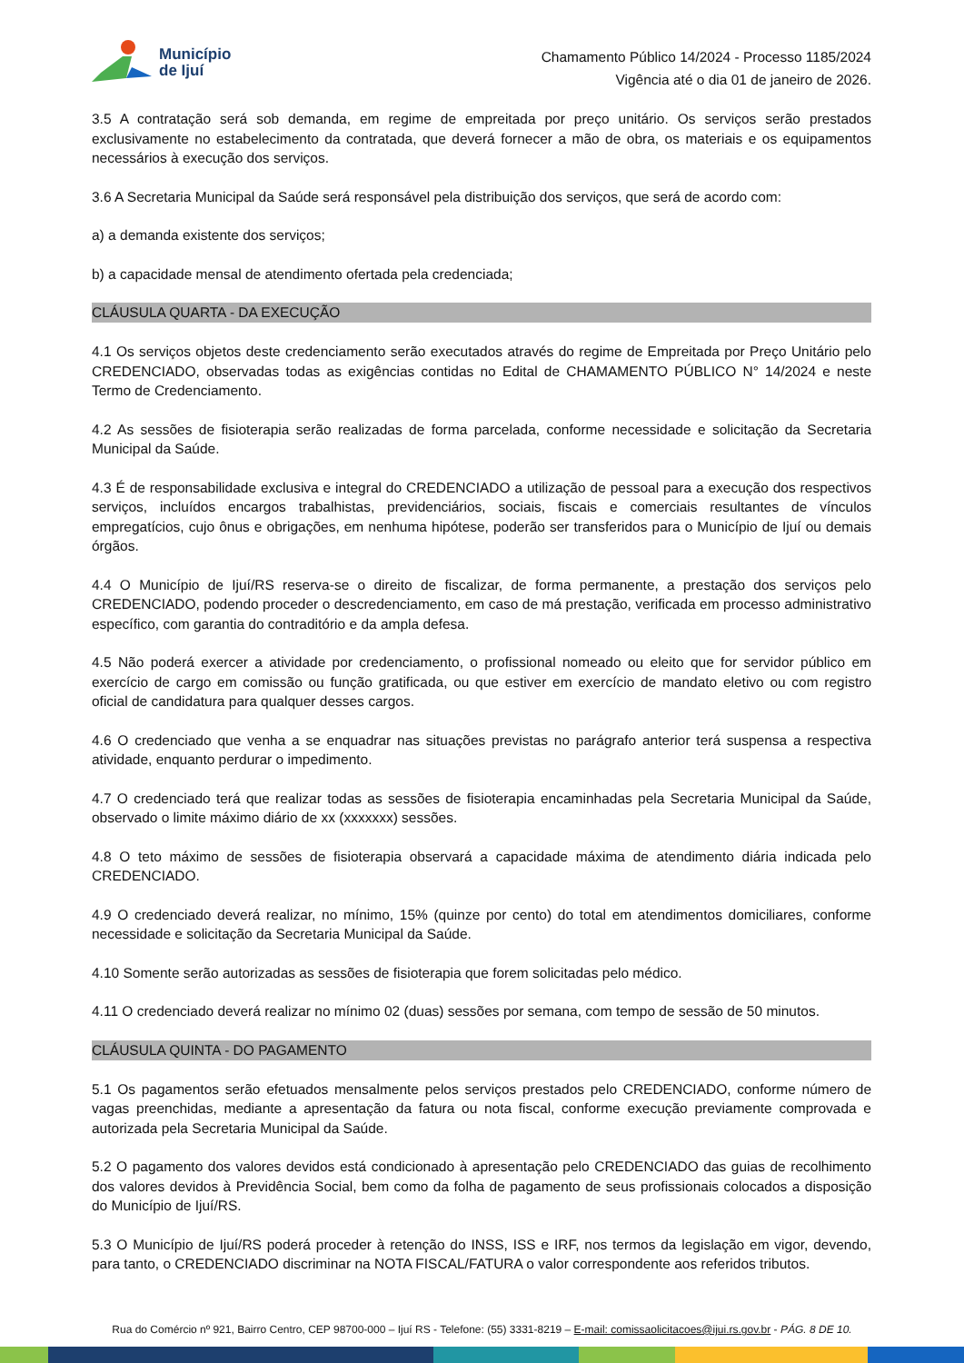Município
de Ijuí
Chamamento Público 14/2024 - Processo 1185/2024
Vigência até o dia 01 de janeiro de 2026.
3.5 A contratação será sob demanda, em regime de empreitada por preço unitário. Os serviços serão prestados exclusivamente no estabelecimento da contratada, que deverá fornecer a mão de obra, os materiais e os equipamentos necessários à execução dos serviços.
3.6 A Secretaria Municipal da Saúde será responsável pela distribuição dos serviços, que será de acordo com:
a) a demanda existente dos serviços;
b) a capacidade mensal de atendimento ofertada pela credenciada;
CLÁUSULA QUARTA - DA EXECUÇÃO
4.1 Os serviços objetos deste credenciamento serão executados através do regime de Empreitada por Preço Unitário pelo CREDENCIADO, observadas todas as exigências contidas no Edital de CHAMAMENTO PÚBLICO N° 14/2024 e neste Termo de Credenciamento.
4.2 As sessões de fisioterapia serão realizadas de forma parcelada, conforme necessidade e solicitação da Secretaria Municipal da Saúde.
4.3 É de responsabilidade exclusiva e integral do CREDENCIADO a utilização de pessoal para a execução dos respectivos serviços, incluídos encargos trabalhistas, previdenciários, sociais, fiscais e comerciais resultantes de vínculos empregatícios, cujo ônus e obrigações, em nenhuma hipótese, poderão ser transferidos para o Município de Ijuí ou demais órgãos.
4.4 O Município de Ijuí/RS reserva-se o direito de fiscalizar, de forma permanente, a prestação dos serviços pelo CREDENCIADO, podendo proceder o descredenciamento, em caso de má prestação, verificada em processo administrativo específico, com garantia do contraditório e da ampla defesa.
4.5 Não poderá exercer a atividade por credenciamento, o profissional nomeado ou eleito que for servidor público em exercício de cargo em comissão ou função gratificada, ou que estiver em exercício de mandato eletivo ou com registro oficial de candidatura para qualquer desses cargos.
4.6 O credenciado que venha a se enquadrar nas situações previstas no parágrafo anterior terá suspensa a respectiva atividade, enquanto perdurar o impedimento.
4.7 O credenciado terá que realizar todas as sessões de fisioterapia encaminhadas pela Secretaria Municipal da Saúde, observado o limite máximo diário de xx (xxxxxxx) sessões.
4.8 O teto máximo de sessões de fisioterapia observará a capacidade máxima de atendimento diária indicada pelo CREDENCIADO.
4.9 O credenciado deverá realizar, no mínimo, 15% (quinze por cento) do total em atendimentos domiciliares, conforme necessidade e solicitação da Secretaria Municipal da Saúde.
4.10 Somente serão autorizadas as sessões de fisioterapia que forem solicitadas pelo médico.
4.11 O credenciado deverá realizar no mínimo 02 (duas) sessões por semana, com tempo de sessão de 50 minutos.
CLÁUSULA QUINTA - DO PAGAMENTO
5.1 Os pagamentos serão efetuados mensalmente pelos serviços prestados pelo CREDENCIADO, conforme número de vagas preenchidas, mediante a apresentação da fatura ou nota fiscal, conforme execução previamente comprovada e autorizada pela Secretaria Municipal da Saúde.
5.2 O pagamento dos valores devidos está condicionado à apresentação pelo CREDENCIADO das guias de recolhimento dos valores devidos à Previdência Social, bem como da folha de pagamento de seus profissionais colocados a disposição do Município de Ijuí/RS.
5.3 O Município de Ijuí/RS poderá proceder à retenção do INSS, ISS e IRF, nos termos da legislação em vigor, devendo, para tanto, o CREDENCIADO discriminar na NOTA FISCAL/FATURA o valor correspondente aos referidos tributos.
Rua do Comércio nº 921, Bairro Centro, CEP 98700-000 – Ijuí RS - Telefone: (55) 3331-8219 – E-mail: comissaolicitacoes@ijui.rs.gov.br - PÁG. 8 DE 10.